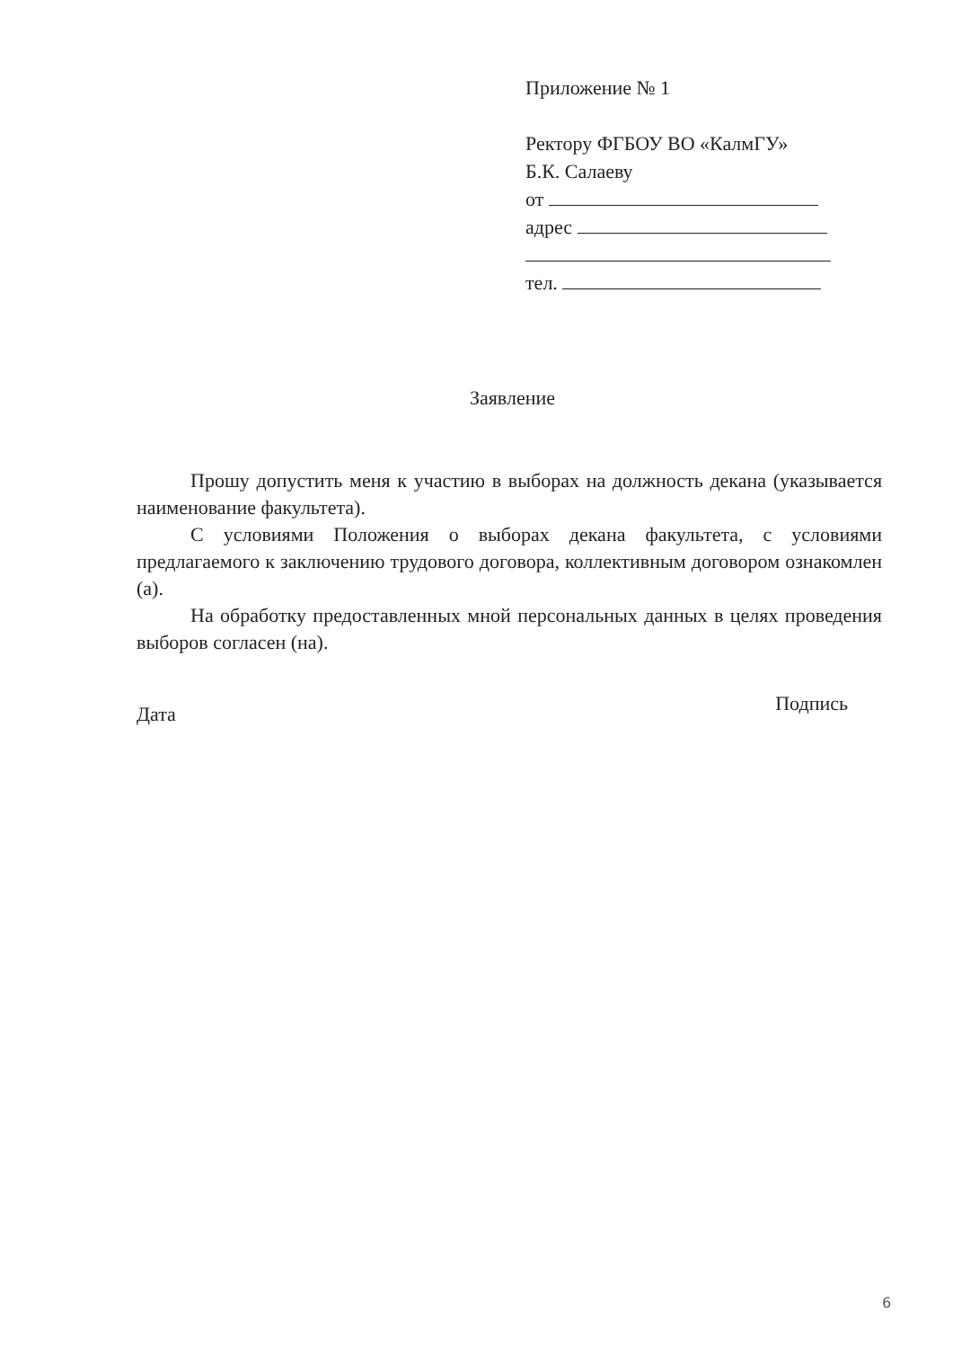Приложение № 1
Ректору ФГБОУ ВО «КалмГУ»
Б.К. Салаеву
от
адрес
тел.
Заявление
Прошу допустить меня к участию в выборах на должность декана (указывается наименование факультета).
С условиями Положения о выборах декана факультета, с условиями предлагаемого к заключению трудового договора, коллективным договором ознакомлен (а).
На обработку предоставленных мной персональных данных в целях проведения выборов согласен (на).
Дата Подпись
6